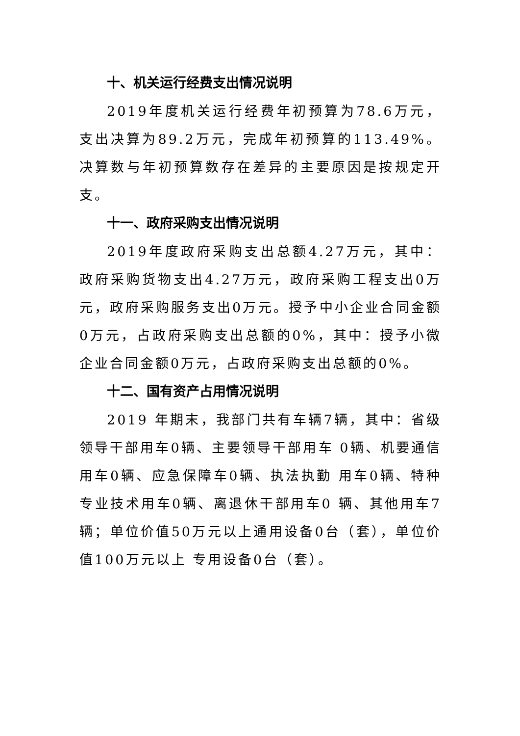十、机关运行经费支出情况说明
2019年度机关运行经费年初预算为78.6万元，支出决算为89.2万元，完成年初预算的113.49%。决算数与年初预算数存在差异的主要原因是按规定开支。
十一、政府采购支出情况说明
2019年度政府采购支出总额4.27万元，其中：政府采购货物支出4.27万元，政府采购工程支出0万元，政府采购服务支出0万元。授予中小企业合同金额0万元，占政府采购支出总额的0%，其中：授予小微企业合同金额0万元，占政府采购支出总额的0%。
十二、国有资产占用情况说明
2019 年期末，我部门共有车辆7辆，其中：省级领导干部用车0辆、主要领导干部用车 0辆、机要通信用车0辆、应急保障车0辆、执法执勤 用车0辆、特种专业技术用车0辆、离退休干部用车0 辆、其他用车7 辆；单位价值50万元以上通用设备0台（套），单位价值100万元以上 专用设备0台（套）。